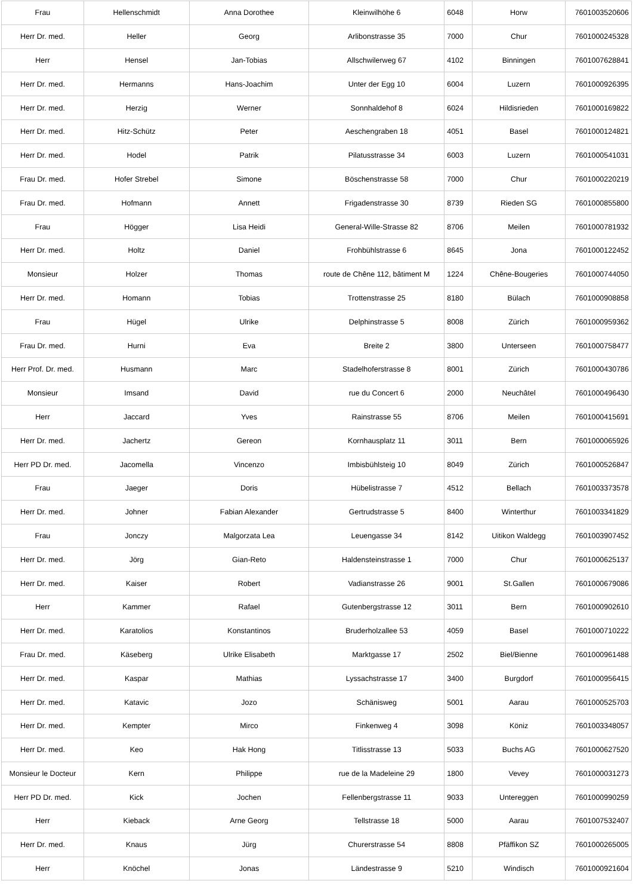| Frau | Hellenschmidt | Anna Dorothee | Kleinwilhöhe 6 | 6048 | Horw | 7601003520606 |
| Herr Dr. med. | Heller | Georg | Arlibonstrasse 35 | 7000 | Chur | 7601000245328 |
| Herr | Hensel | Jan-Tobias | Allschwilerweg 67 | 4102 | Binningen | 7601007628841 |
| Herr Dr. med. | Hermanns | Hans-Joachim | Unter der Egg 10 | 6004 | Luzern | 7601000926395 |
| Herr Dr. med. | Herzig | Werner | Sonnhaldehof 8 | 6024 | Hildisrieden | 7601000169822 |
| Herr Dr. med. | Hitz-Schütz | Peter | Aeschengraben 18 | 4051 | Basel | 7601000124821 |
| Herr Dr. med. | Hodel | Patrik | Pilatusstrasse 34 | 6003 | Luzern | 7601000541031 |
| Frau Dr. med. | Hofer Strebel | Simone | Böschenstrasse 58 | 7000 | Chur | 7601000220219 |
| Frau Dr. med. | Hofmann | Annett | Frigadenstrasse 30 | 8739 | Rieden SG | 7601000855800 |
| Frau | Hӧgger | Lisa Heidi | General-Wille-Strasse 82 | 8706 | Meilen | 7601000781932 |
| Herr Dr. med. | Holtz | Daniel | Frohbühlstrasse 6 | 8645 | Jona | 7601000122452 |
| Monsieur | Holzer | Thomas | route de Chêne 112, bâtiment M | 1224 | Chêne-Bougeries | 7601000744050 |
| Herr Dr. med. | Homann | Tobias | Trottenstrasse 25 | 8180 | Bülach | 7601000908858 |
| Frau | Hügel | Ulrike | Delphinstrasse 5 | 8008 | Zürich | 7601000959362 |
| Frau Dr. med. | Hurni | Eva | Breite 2 | 3800 | Unterseen | 7601000758477 |
| Herr Prof. Dr. med. | Husmann | Marc | Stadelhoferstrasse 8 | 8001 | Zürich | 7601000430786 |
| Monsieur | Imsand | David | rue du Concert 6 | 2000 | Neuchâtel | 7601000496430 |
| Herr | Jaccard | Yves | Rainstrasse 55 | 8706 | Meilen | 7601000415691 |
| Herr Dr. med. | Jachertz | Gereon | Kornhausplatz 11 | 3011 | Bern | 7601000065926 |
| Herr PD Dr. med. | Jacomella | Vincenzo | Imbisbühlsteig 10 | 8049 | Zürich | 7601000526847 |
| Frau | Jaeger | Doris | Hübelistrasse 7 | 4512 | Bellach | 7601003373578 |
| Herr Dr. med. | Johner | Fabian Alexander | Gertrudstrasse 5 | 8400 | Winterthur | 7601003341829 |
| Frau | Jonczy | Malgorzata Lea | Leuengasse 34 | 8142 | Uitikon Waldegg | 7601003907452 |
| Herr Dr. med. | Jörg | Gian-Reto | Haldensteinstrasse 1 | 7000 | Chur | 7601000625137 |
| Herr Dr. med. | Kaiser | Robert | Vadianstrasse 26 | 9001 | St.Gallen | 7601000679086 |
| Herr | Kammer | Rafael | Gutenbergstrasse 12 | 3011 | Bern | 7601000902610 |
| Herr Dr. med. | Karatolios | Konstantinos | Bruderholzallee 53 | 4059 | Basel | 7601000710222 |
| Frau Dr. med. | Käseberg | Ulrike Elisabeth | Marktgasse 17 | 2502 | Biel/Bienne | 7601000961488 |
| Herr Dr. med. | Kaspar | Mathias | Lyssachstrasse 17 | 3400 | Burgdorf | 7601000956415 |
| Herr Dr. med. | Katavic | Jozo | Schänisweg | 5001 | Aarau | 7601000525703 |
| Herr Dr. med. | Kempter | Mirco | Finkenweg 4 | 3098 | Köniz | 7601003348057 |
| Herr Dr. med. | Keo | Hak Hong | Titlisstrasse 13 | 5033 | Buchs AG | 7601000627520 |
| Monsieur le Docteur | Kern | Philippe | rue de la Madeleine 29 | 1800 | Vevey | 7601000031273 |
| Herr PD Dr. med. | Kick | Jochen | Fellenbergstrasse 11 | 9033 | Untereggen | 7601000990259 |
| Herr | Kieback | Arne Georg | Tellstrasse 18 | 5000 | Aarau | 7601007532407 |
| Herr Dr. med. | Knaus | Jürg | Churerstrasse 54 | 8808 | Pfäffikon SZ | 7601000265005 |
| Herr | Knöchel | Jonas | Ländestrasse 9 | 5210 | Windisch | 7601000921604 |